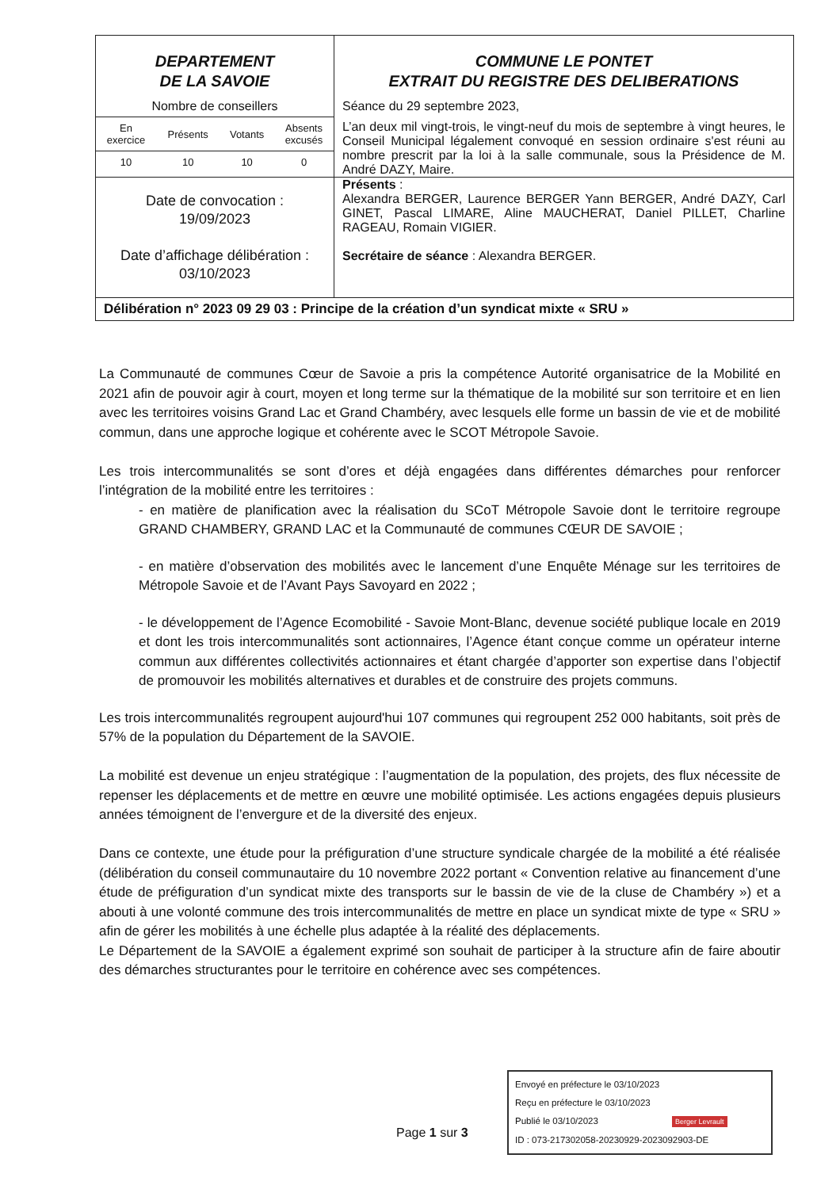DEPARTEMENT
DE LA SAVOIE
Nombre de conseillers
| En exercice | Présents | Votants | Absents excusés |
| 10 | 10 | 10 | 0 |
COMMUNE LE PONTET
EXTRAIT DU REGISTRE DES DELIBERATIONS
Séance du 29 septembre 2023,
L’an deux mil vingt-trois, le vingt-neuf du mois de septembre à vingt heures, le Conseil Municipal légalement convoqué en session ordinaire s'est réuni au nombre prescrit par la loi à la salle communale, sous la Présidence de M. André DAZY, Maire.
Date de convocation :
19/09/2023
Date d’affichage délibération :
03/10/2023
Présents :
Alexandra BERGER, Laurence BERGER Yann BERGER, André DAZY, Carl GINET, Pascal LIMARE, Aline MAUCHERAT, Daniel PILLET, Charline RAGEAU, Romain VIGIER.
Secrétaire de séance : Alexandra BERGER.
Délibération n° 2023 09 29 03 : Principe de la création d’un syndicat mixte « SRU »
La Communauté de communes Cœur de Savoie a pris la compétence Autorité organisatrice de la Mobilité en 2021 afin de pouvoir agir à court, moyen et long terme sur la thématique de la mobilité sur son territoire et en lien avec les territoires voisins Grand Lac et Grand Chambéry, avec lesquels elle forme un bassin de vie et de mobilité commun, dans une approche logique et cohérente avec le SCOT Métropole Savoie.
Les trois intercommunalités se sont d’ores et déjà engagées dans différentes démarches pour renforcer l’intégration de la mobilité entre les territoires :
- en matière de planification avec la réalisation du SCoT Métropole Savoie dont le territoire regroupe GRAND CHAMBERY, GRAND LAC et la Communauté de communes CŒUR DE SAVOIE ;
- en matière d’observation des mobilités avec le lancement d’une Enquête Ménage sur les territoires de Métropole Savoie et de l’Avant Pays Savoyard en 2022 ;
- le développement de l’Agence Ecomobilité - Savoie Mont-Blanc, devenue société publique locale en 2019 et dont les trois intercommunalités sont actionnaires, l’Agence étant conçue comme un opérateur interne commun aux différentes collectivités actionnaires et étant chargée d’apporter son expertise dans l’objectif de promouvoir les mobilités alternatives et durables et de construire des projets communs.
Les trois intercommunalités regroupent aujourd'hui 107 communes qui regroupent 252 000 habitants, soit près de 57% de la population du Département de la SAVOIE.
La mobilité est devenue un enjeu stratégique : l’augmentation de la population, des projets, des flux nécessite de repenser les déplacements et de mettre en œuvre une mobilité optimisée. Les actions engagées depuis plusieurs années témoignent de l’envergure et de la diversité des enjeux.
Dans ce contexte, une étude pour la préfiguration d’une structure syndicale chargée de la mobilité a été réalisée (délibération du conseil communautaire du 10 novembre 2022 portant « Convention relative au financement d’une étude de préfiguration d’un syndicat mixte des transports sur le bassin de vie de la cluse de Chambéry ») et a abouti à une volonté commune des trois intercommunalités de mettre en place un syndicat mixte de type « SRU » afin de gérer les mobilités à une échelle plus adaptée à la réalité des déplacements.
Le Département de la SAVOIE a également exprimé son souhait de participer à la structure afin de faire aboutir des démarches structurantes pour le territoire en cohérence avec ses compétences.
Page 1 sur 3
Envoyé en préfecture le 03/10/2023
Reçu en préfecture le 03/10/2023
Publié le 03/10/2023 Berger Levrault
ID : 073-217302058-20230929-2023092903-DE